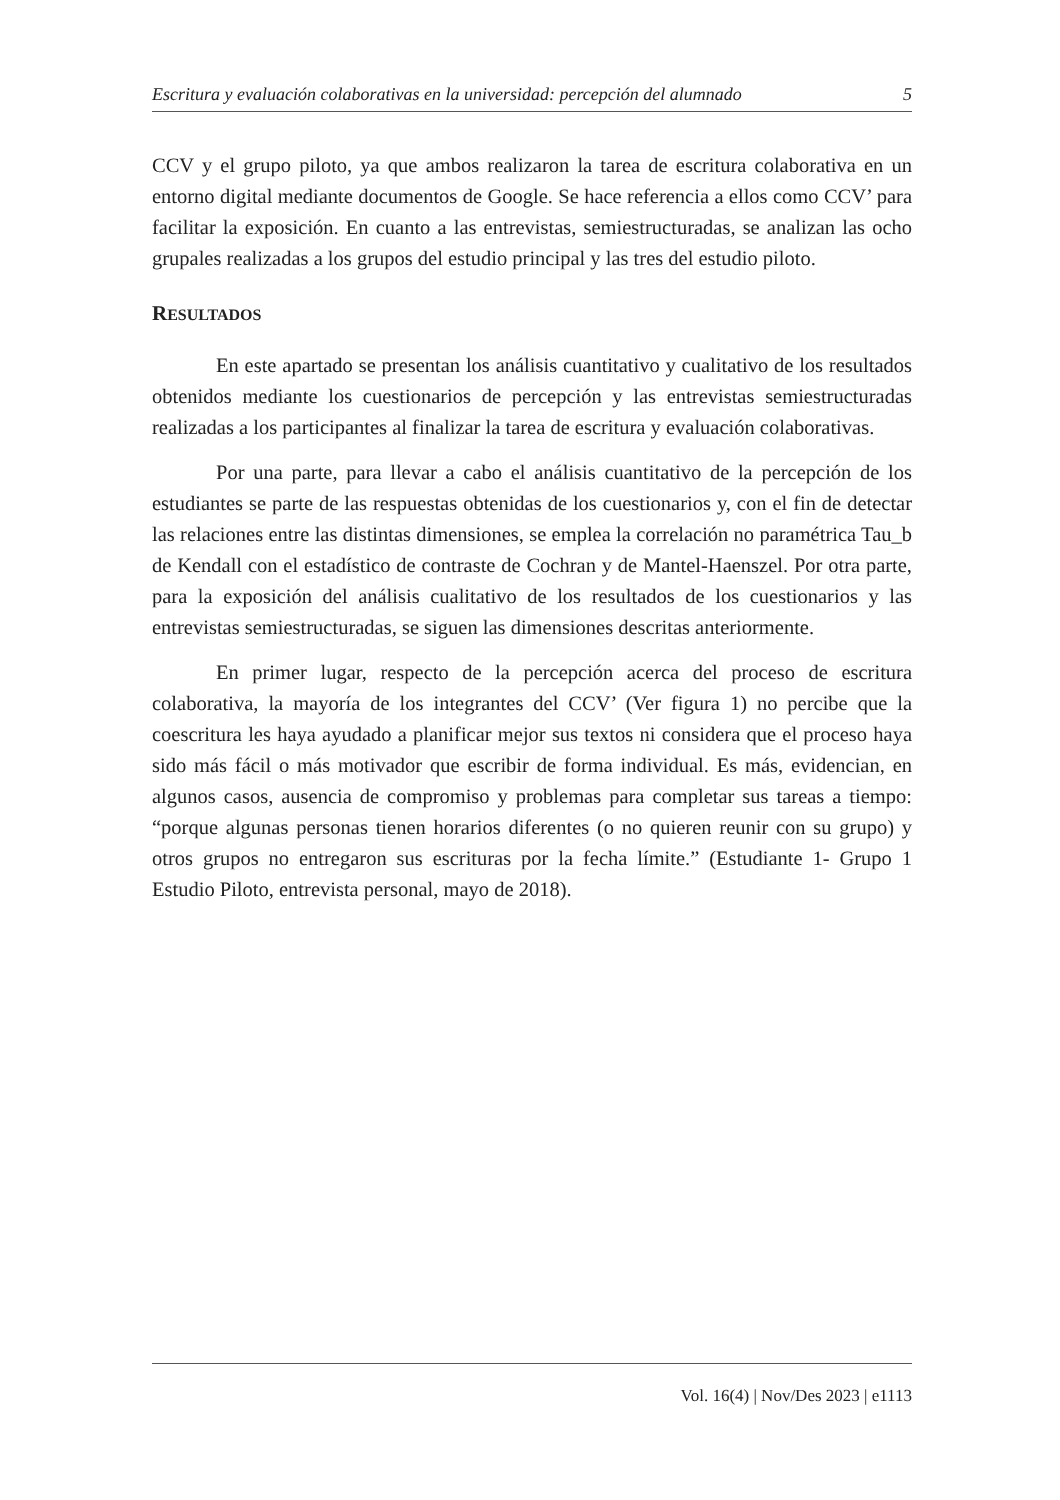Escritura y evaluación colaborativas en la universidad: percepción del alumnado 5
CCV y el grupo piloto, ya que ambos realizaron la tarea de escritura colaborativa en un entorno digital mediante documentos de Google. Se hace referencia a ellos como CCV’ para facilitar la exposición. En cuanto a las entrevistas, semiestructuradas, se analizan las ocho grupales realizadas a los grupos del estudio principal y las tres del estudio piloto.
RESULTADOS
En este apartado se presentan los análisis cuantitativo y cualitativo de los resultados obtenidos mediante los cuestionarios de percepción y las entrevistas semiestructuradas realizadas a los participantes al finalizar la tarea de escritura y evaluación colaborativas.
Por una parte, para llevar a cabo el análisis cuantitativo de la percepción de los estudiantes se parte de las respuestas obtenidas de los cuestionarios y, con el fin de detectar las relaciones entre las distintas dimensiones, se emplea la correlación no paramétrica Tau_b de Kendall con el estadístico de contraste de Cochran y de Mantel-Haenszel. Por otra parte, para la exposición del análisis cualitativo de los resultados de los cuestionarios y las entrevistas semiestructuradas, se siguen las dimensiones descritas anteriormente.
En primer lugar, respecto de la percepción acerca del proceso de escritura colaborativa, la mayoría de los integrantes del CCV’ (Ver figura 1) no percibe que la coescritura les haya ayudado a planificar mejor sus textos ni considera que el proceso haya sido más fácil o más motivador que escribir de forma individual. Es más, evidencian, en algunos casos, ausencia de compromiso y problemas para completar sus tareas a tiempo: “porque algunas personas tienen horarios diferentes (o no quieren reunir con su grupo) y otros grupos no entregaron sus escrituras por la fecha límite.” (Estudiante 1- Grupo 1 Estudio Piloto, entrevista personal, mayo de 2018).
Vol. 16(4) | Nov/Des 2023 | e1113